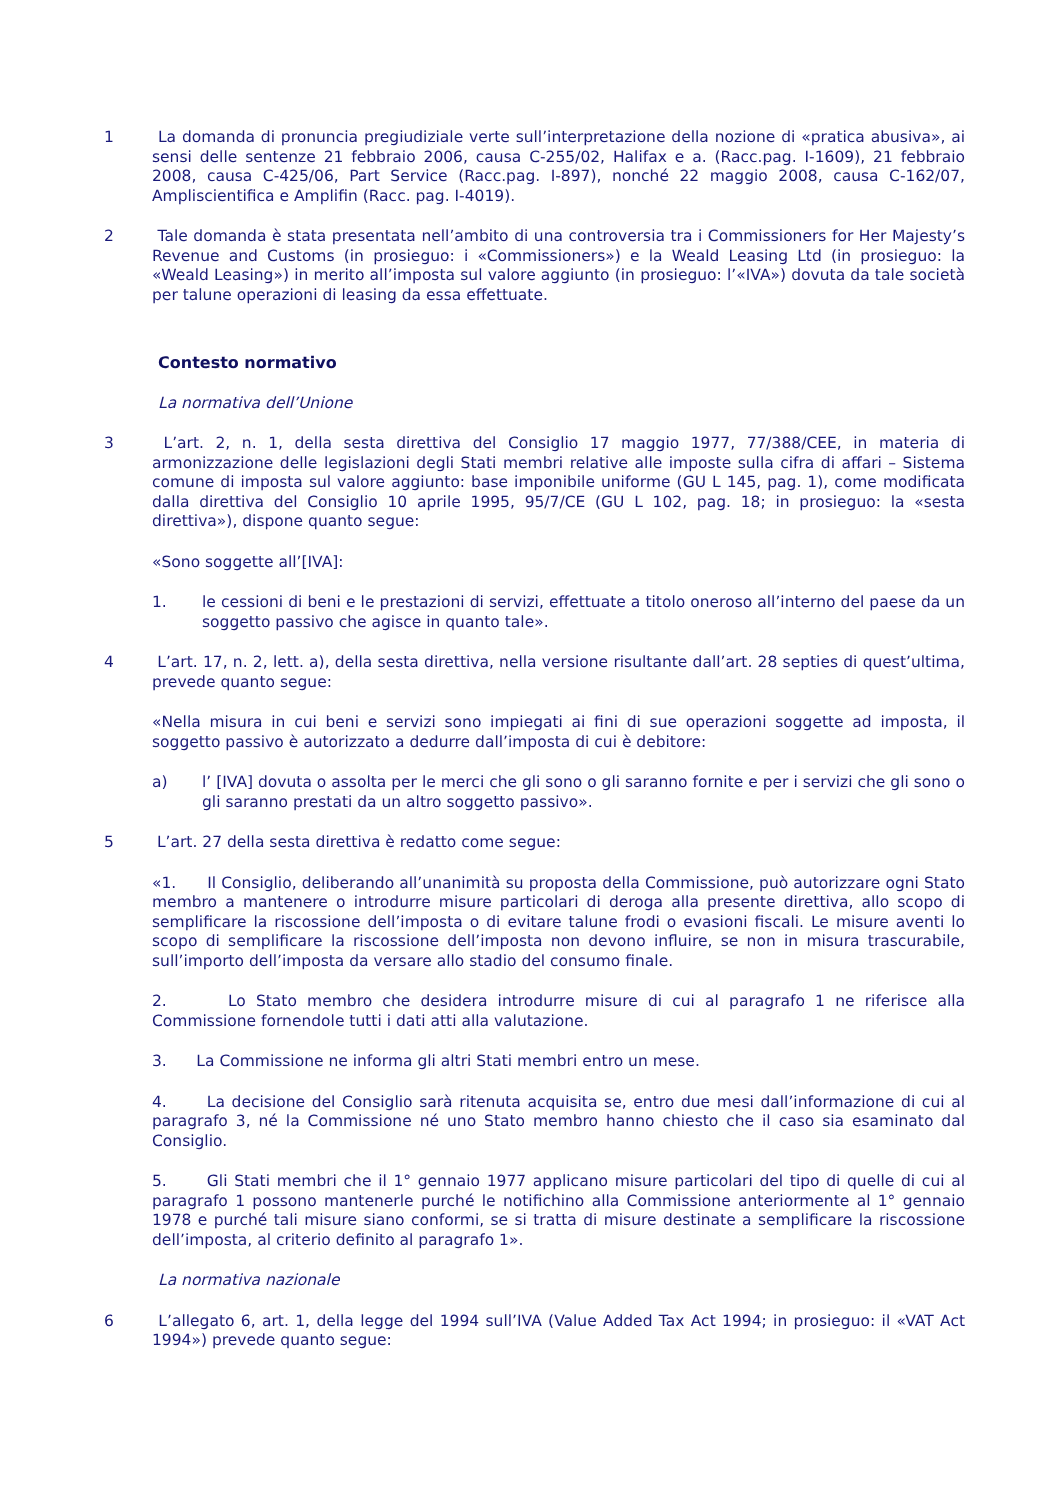1 La domanda di pronuncia pregiudiziale verte sull’interpretazione della nozione di «pratica abusiva», ai sensi delle sentenze 21 febbraio 2006, causa C-255/02, Halifax e a. (Racc.pag. I-1609), 21 febbraio 2008, causa C-425/06, Part Service (Racc.pag. I-897), nonché 22 maggio 2008, causa C-162/07, Ampliscientifica e Amplifin (Racc. pag. I-4019).
2 Tale domanda è stata presentata nell’ambito di una controversia tra i Commissioners for Her Majesty’s Revenue and Customs (in prosieguo: i «Commissioners») e la Weald Leasing Ltd (in prosieguo: la «Weald Leasing») in merito all’imposta sul valore aggiunto (in prosieguo: l’«IVA») dovuta da tale società per talune operazioni di leasing da essa effettuate.
Contesto normativo
La normativa dell’Unione
3 L’art. 2, n. 1, della sesta direttiva del Consiglio 17 maggio 1977, 77/388/CEE, in materia di armonizzazione delle legislazioni degli Stati membri relative alle imposte sulla cifra di affari – Sistema comune di imposta sul valore aggiunto: base imponibile uniforme (GU L 145, pag. 1), come modificata dalla direttiva del Consiglio 10 aprile 1995, 95/7/CE (GU L 102, pag. 18; in prosieguo: la «sesta direttiva»), dispone quanto segue:
«Sono soggette all’[IVA]:
1. le cessioni di beni e le prestazioni di servizi, effettuate a titolo oneroso all’interno del paese da un soggetto passivo che agisce in quanto tale».
4 L’art. 17, n. 2, lett. a), della sesta direttiva, nella versione risultante dall’art. 28 septies di quest’ultima, prevede quanto segue:
«Nella misura in cui beni e servizi sono impiegati ai fini di sue operazioni soggette ad imposta, il soggetto passivo è autorizzato a dedurre dall’imposta di cui è debitore:
a) l’ [IVA] dovuta o assolta per le merci che gli sono o gli saranno fornite e per i servizi che gli sono o gli saranno prestati da un altro soggetto passivo».
5 L’art. 27 della sesta direttiva è redatto come segue:
«1. Il Consiglio, deliberando all’unanimità su proposta della Commissione, può autorizzare ogni Stato membro a mantenere o introdurre misure particolari di deroga alla presente direttiva, allo scopo di semplificare la riscossione dell’imposta o di evitare talune frodi o evasioni fiscali. Le misure aventi lo scopo di semplificare la riscossione dell’imposta non devono influire, se non in misura trascurabile, sull’importo dell’imposta da versare allo stadio del consumo finale.
2. Lo Stato membro che desidera introdurre misure di cui al paragrafo 1 ne riferisce alla Commissione fornendole tutti i dati atti alla valutazione.
3. La Commissione ne informa gli altri Stati membri entro un mese.
4. La decisione del Consiglio sarà ritenuta acquisita se, entro due mesi dall’informazione di cui al paragrafo 3, né la Commissione né uno Stato membro hanno chiesto che il caso sia esaminato dal Consiglio.
5. Gli Stati membri che il 1° gennaio 1977 applicano misure particolari del tipo di quelle di cui al paragrafo 1 possono mantenerle purché le notifichino alla Commissione anteriormente al 1° gennaio 1978 e purché tali misure siano conformi, se si tratta di misure destinate a semplificare la riscossione dell’imposta, al criterio definito al paragrafo 1».
La normativa nazionale
6 L’allegato 6, art. 1, della legge del 1994 sull’IVA (Value Added Tax Act 1994; in prosieguo: il «VAT Act 1994») prevede quanto segue: